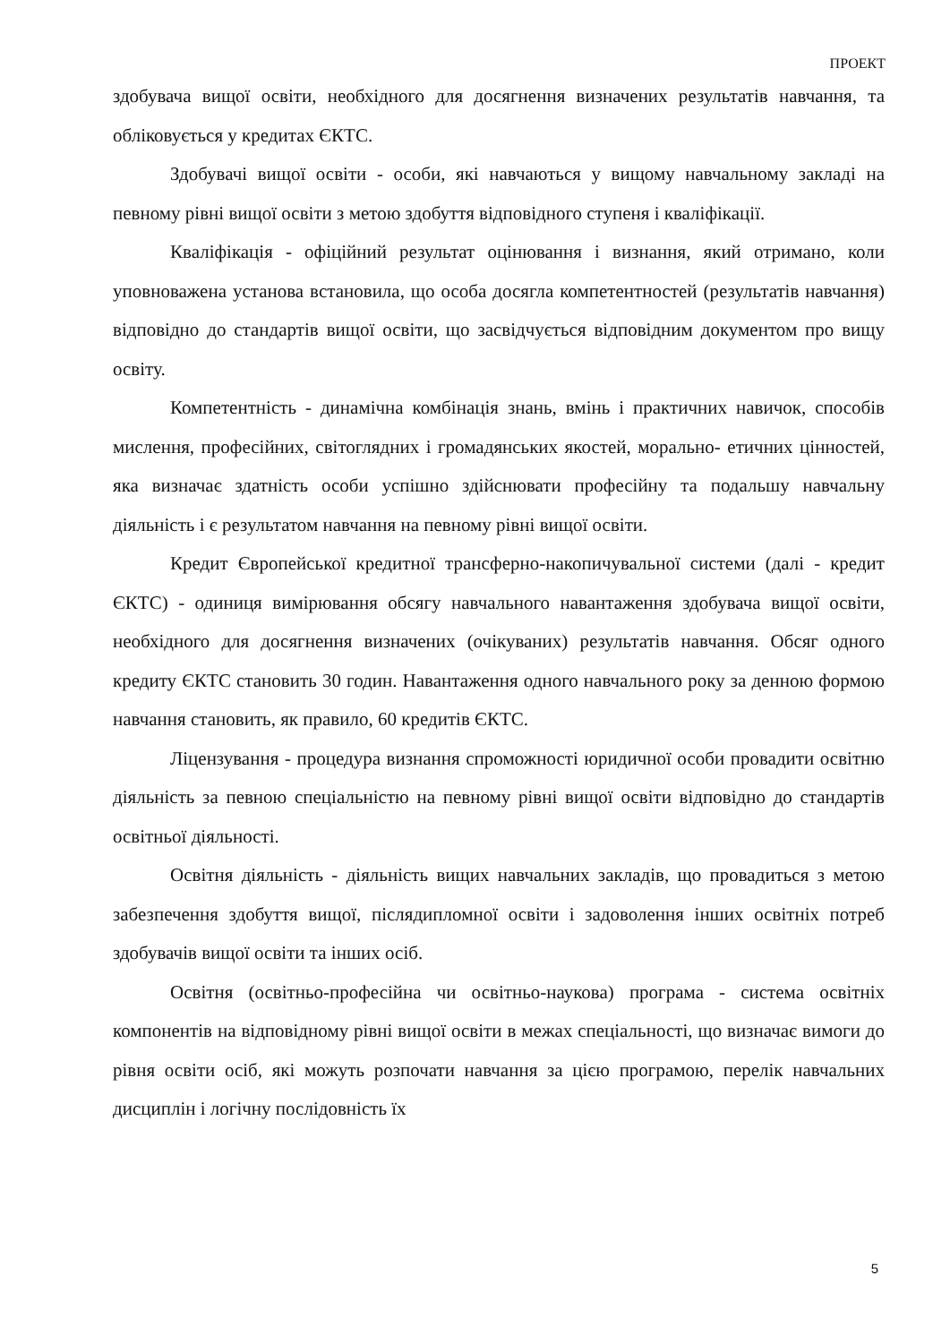ПРОЕКТ
здобувача вищої освіти, необхідного для досягнення визначених результатів навчання, та обліковується у кредитах ЄКТС.
Здобувачі вищої освіти - особи, які навчаються у вищому навчальному закладі на певному рівні вищої освіти з метою здобуття відповідного ступеня і кваліфікації.
Кваліфікація - офіційний результат оцінювання і визнання, який отримано, коли уповноважена установа встановила, що особа досягла компетентностей (результатів навчання) відповідно до стандартів вищої освіти, що засвідчується відповідним документом про вищу освіту.
Компетентність - динамічна комбінація знань, вмінь і практичних навичок, способів мислення, професійних, світоглядних і громадянських якостей, морально- етичних цінностей, яка визначає здатність особи успішно здійснювати професійну та подальшу навчальну діяльність і є результатом навчання на певному рівні вищої освіти.
Кредит Європейської кредитної трансферно-накопичувальної системи (далі - кредит ЄКТС) - одиниця вимірювання обсягу навчального навантаження здобувача вищої освіти, необхідного для досягнення визначених (очікуваних) результатів навчання. Обсяг одного кредиту ЄКТС становить 30 годин. Навантаження одного навчального року за денною формою навчання становить, як правило, 60 кредитів ЄКТС.
Ліцензування - процедура визнання спроможності юридичної особи провадити освітню діяльність за певною спеціальністю на певному рівні вищої освіти відповідно до стандартів освітньої діяльності.
Освітня діяльність - діяльність вищих навчальних закладів, що провадиться з метою забезпечення здобуття вищої, післядипломної освіти і задоволення інших освітніх потреб здобувачів вищої освіти та інших осіб.
Освітня (освітньо-професійна чи освітньо-наукова) програма - система освітніх компонентів на відповідному рівні вищої освіти в межах спеціальності, що визначає вимоги до рівня освіти осіб, які можуть розпочати навчання за цією програмою, перелік навчальних дисциплін і логічну послідовність їх
5